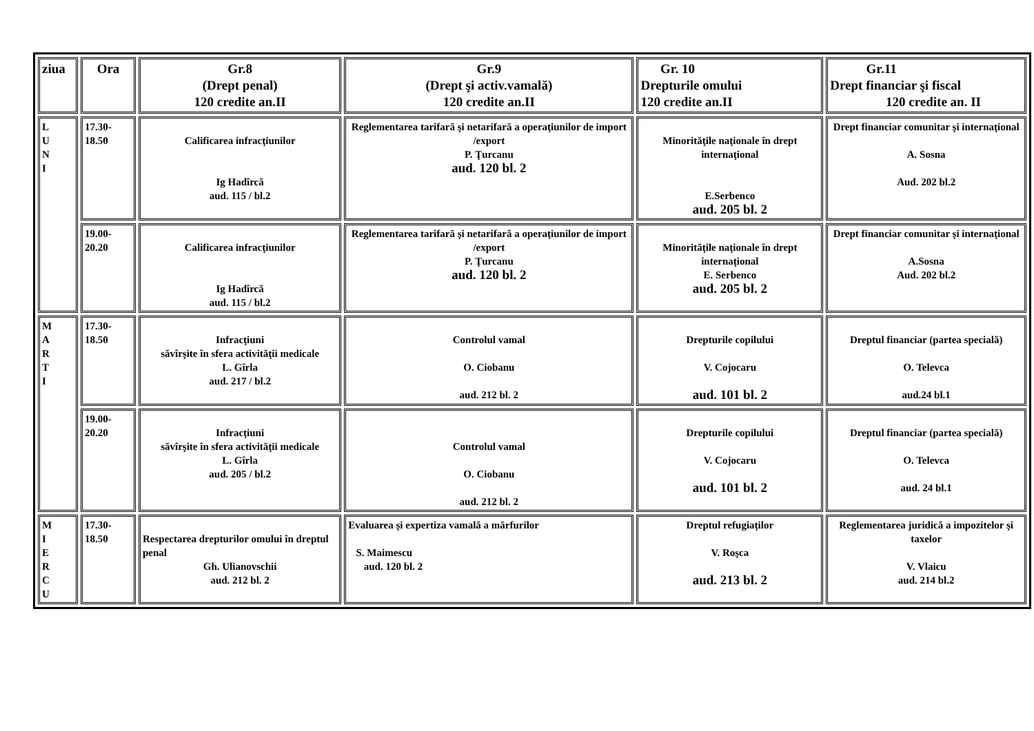| ziua | Ora | Gr.8 (Drept penal) 120 credite an.II | Gr.9 (Drept şi activ.vamală) 120 credite an.II | Gr. 10 Drepturile omului 120 credite an.II | Gr.11 Drept financiar şi fiscal 120 credite an. II |
| --- | --- | --- | --- | --- | --- |
| L U N I | 17.30- 18.50 | Calificarea infracţiunilor Ig Hadîrcă aud. 115 / bl.2 | Reglementarea tarifară şi netarifară a operaţiunilor de import /export P. Ţurcanu aud. 120 bl. 2 | Minorităţile naţionale în drept internaţional E.Serbenco aud. 205 bl. 2 | Drept financiar comunitar şi internaţional A. Sosna Aud. 202 bl.2 |
| | 19.00- 20.20 | Calificarea infracţiunilor Ig Hadîrcă aud. 115 / bl.2 | Reglementarea tarifară şi netarifară a operaţiunilor de import /export P. Ţurcanu aud. 120 bl. 2 | Minorităţile naţionale în drept internaţional E. Serbenco aud. 205 bl. 2 | Drept financiar comunitar şi internaţional A.Sosna Aud. 202 bl.2 |
| M A R T I | 17.30- 18.50 | Infracţiuni săvîrşite în sfera activităţii medicale L. Gîrla aud. 217 / bl.2 | Controlul vamal O. Ciobanu aud. 212 bl. 2 | Drepturile copilului V. Cojocaru aud. 101 bl. 2 | Dreptul financiar (partea specială) O. Televca aud.24 bl.1 |
| | 19.00- 20.20 | Infracţiuni săvîrşite în sfera activităţii medicale L. Gîrla aud. 205 / bl.2 | Controlul vamal O. Ciobanu aud. 212 bl. 2 | Drepturile copilului V. Cojocaru aud. 101 bl. 2 | Dreptul financiar (partea specială) O. Televca aud. 24 bl.1 |
| M I E R C U | 17.30- 18.50 | Respectarea drepturilor omului în dreptul penal Gh. Ulianovschii aud. 212 bl. 2 | Evaluarea şi expertiza vamală a mărfurilor S. Maimescu aud. 120 bl. 2 | Dreptul refugiaţilor V. Roşca aud. 213 bl. 2 | Reglementarea juridică a impozitelor şi taxelor V. Vlaicu aud. 214 bl.2 |